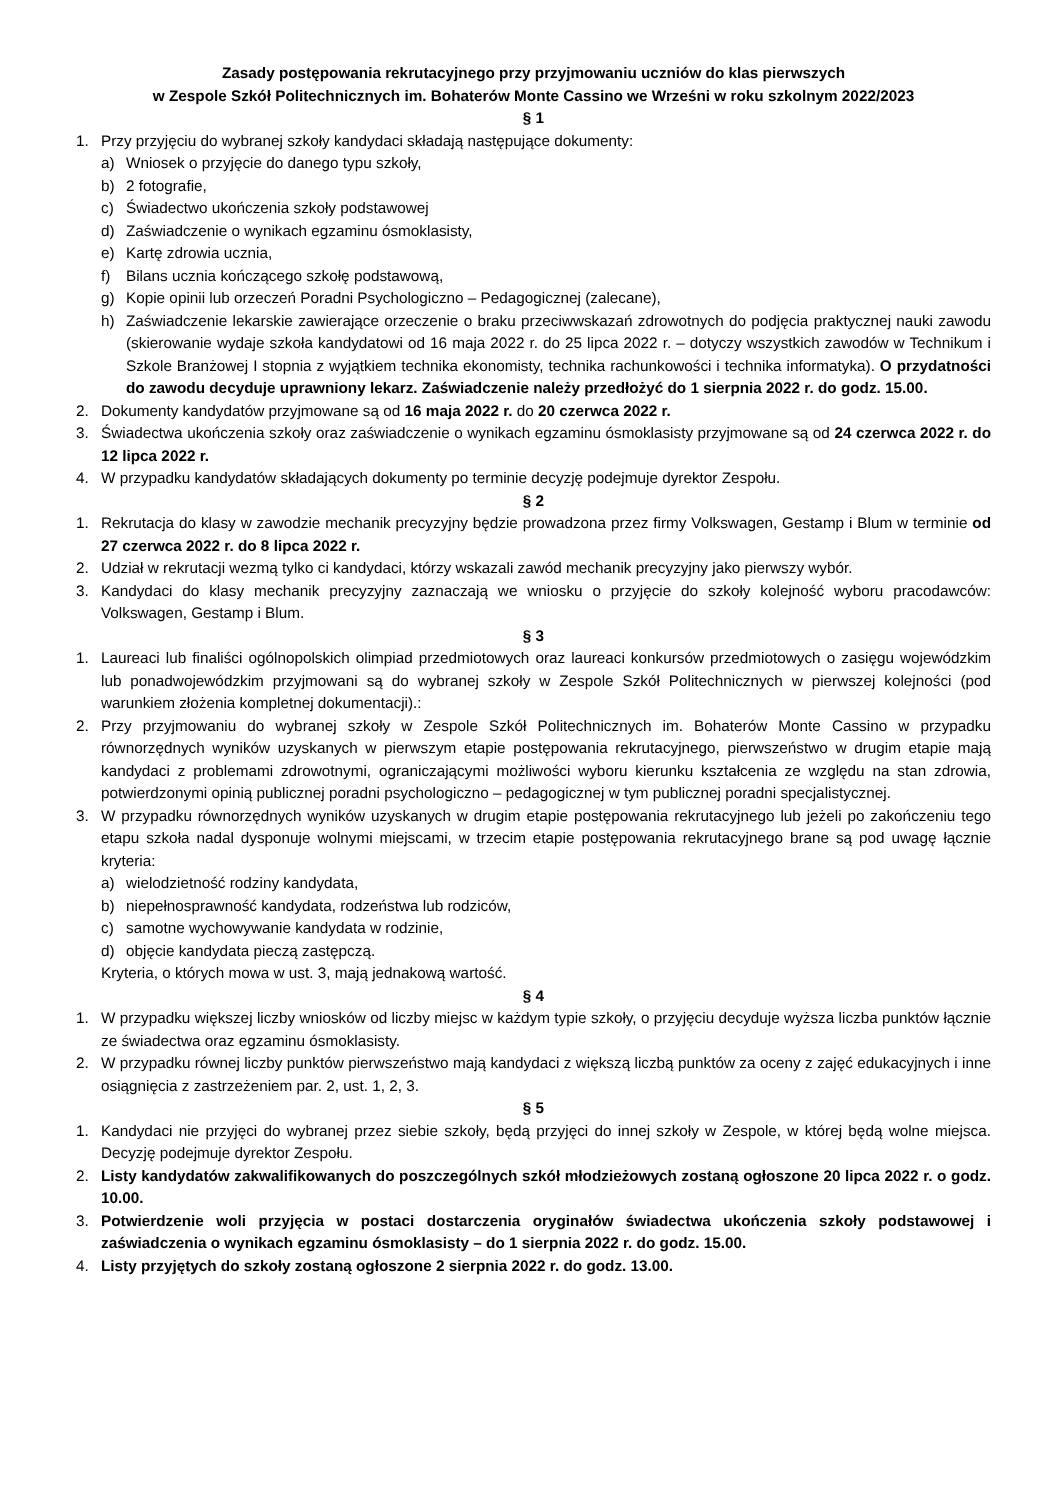Zasady postępowania rekrutacyjnego przy przyjmowaniu uczniów do klas pierwszych
w Zespole Szkół Politechnicznych im. Bohaterów Monte Cassino we Wrześni w roku szkolnym 2022/2023
§ 1
1. Przy przyjęciu do wybranej szkoły kandydaci składają następujące dokumenty:
a) Wniosek o przyjęcie do danego typu szkoły,
b) 2 fotografie,
c) Świadectwo ukończenia szkoły podstawowej
d) Zaświadczenie o wynikach egzaminu ósmoklasisty,
e) Kartę zdrowia ucznia,
f) Bilans ucznia kończącego szkołę podstawową,
g) Kopie opinii lub orzeczeń Poradni Psychologiczno – Pedagogicznej (zalecane),
h) Zaświadczenie lekarskie zawierające orzeczenie o braku przeciwwskazań zdrowotnych do podjęcia praktycznej nauki zawodu (skierowanie wydaje szkoła kandydatowi od 16 maja 2022 r. do 25 lipca 2022 r. – dotyczy wszystkich zawodów w Technikum i Szkole Branżowej I stopnia z wyjątkiem technika ekonomisty, technika rachunkowości i technika informatyka). O przydatności do zawodu decyduje uprawniony lekarz. Zaświadczenie należy przedłożyć do 1 sierpnia 2022 r. do godz. 15.00.
2. Dokumenty kandydatów przyjmowane są od 16 maja 2022 r. do 20 czerwca 2022 r.
3. Świadectwa ukończenia szkoły oraz zaświadczenie o wynikach egzaminu ósmoklasisty przyjmowane są od 24 czerwca 2022 r. do 12 lipca 2022 r.
4. W przypadku kandydatów składających dokumenty po terminie decyzję podejmuje dyrektor Zespołu.
§ 2
1. Rekrutacja do klasy w zawodzie mechanik precyzyjny będzie prowadzona przez firmy Volkswagen, Gestamp i Blum w terminie od 27 czerwca 2022 r. do 8 lipca 2022 r.
2. Udział w rekrutacji wezmą tylko ci kandydaci, którzy wskazali zawód mechanik precyzyjny jako pierwszy wybór.
3. Kandydaci do klasy mechanik precyzyjny zaznaczają we wniosku o przyjęcie do szkoły kolejność wyboru pracodawców: Volkswagen, Gestamp i Blum.
§ 3
1. Laureaci lub finaliści ogólnopolskich olimpiad przedmiotowych oraz laureaci konkursów przedmiotowych o zasięgu wojewódzkim lub ponadwojewódzkim przyjmowani są do wybranej szkoły w Zespole Szkół Politechnicznych w pierwszej kolejności (pod warunkiem złożenia kompletnej dokumentacji).:
2. Przy przyjmowaniu do wybranej szkoły w Zespole Szkół Politechnicznych im. Bohaterów Monte Cassino w przypadku równorzędnych wyników uzyskanych w pierwszym etapie postępowania rekrutacyjnego, pierwszeństwo w drugim etapie mają kandydaci z problemami zdrowotnymi, ograniczającymi możliwości wyboru kierunku kształcenia ze względu na stan zdrowia, potwierdzonymi opinią publicznej poradni psychologiczno – pedagogicznej w tym publicznej poradni specjalistycznej.
3. W przypadku równorzędnych wyników uzyskanych w drugim etapie postępowania rekrutacyjnego lub jeżeli po zakończeniu tego etapu szkoła nadal dysponuje wolnymi miejscami, w trzecim etapie postępowania rekrutacyjnego brane są pod uwagę łącznie kryteria:
a) wielodzietność rodziny kandydata,
b) niepełnosprawność kandydata, rodzeństwa lub rodziców,
c) samotne wychowywanie kandydata w rodzinie,
d) objęcie kandydata pieczą zastępczą.
Kryteria, o których mowa w ust. 3, mają jednakową wartość.
§ 4
1. W przypadku większej liczby wniosków od liczby miejsc w każdym typie szkoły, o przyjęciu decyduje wyższa liczba punktów łącznie ze świadectwa oraz egzaminu ósmoklasisty.
2. W przypadku równej liczby punktów pierwszeństwo mają kandydaci z większą liczbą punktów za oceny z zajęć edukacyjnych i inne osiągnięcia z zastrzeżeniem par. 2, ust. 1, 2, 3.
§ 5
1. Kandydaci nie przyjęci do wybranej przez siebie szkoły, będą przyjęci do innej szkoły w Zespole, w której będą wolne miejsca. Decyzję podejmuje dyrektor Zespołu.
2. Listy kandydatów zakwalifikowanych do poszczególnych szkół młodzieżowych zostaną ogłoszone 20 lipca 2022 r. o godz. 10.00.
3. Potwierdzenie woli przyjęcia w postaci dostarczenia oryginałów świadectwa ukończenia szkoły podstawowej i zaświadczenia o wynikach egzaminu ósmoklasisty – do 1 sierpnia 2022 r. do godz. 15.00.
4. Listy przyjętych do szkoły zostaną ogłoszone 2 sierpnia 2022 r. do godz. 13.00.